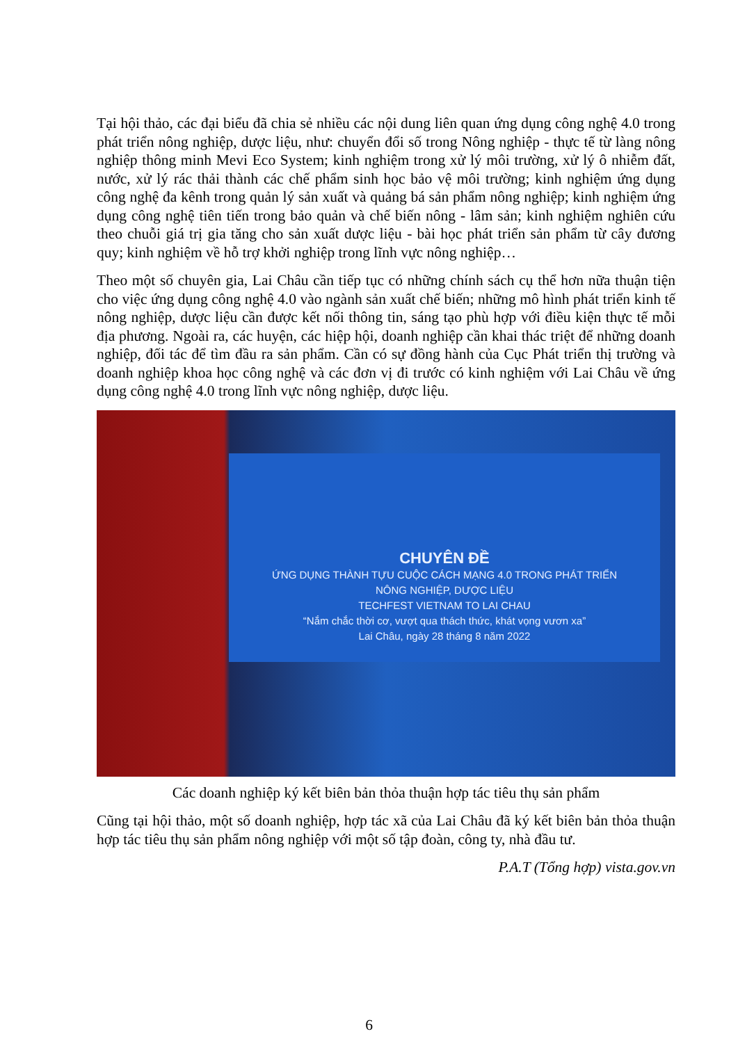Tại hội thảo, các đại biểu đã chia sẻ nhiều các nội dung liên quan ứng dụng công nghệ 4.0 trong phát triển nông nghiệp, dược liệu, như: chuyển đổi số trong Nông nghiệp - thực tế từ làng nông nghiệp thông minh Mevi Eco System; kinh nghiệm trong xử lý môi trường, xử lý ô nhiễm đất, nước, xử lý rác thải thành các chế phẩm sinh học bảo vệ môi trường; kinh nghiệm ứng dụng công nghệ đa kênh trong quản lý sản xuất và quảng bá sản phẩm nông nghiệp; kinh nghiệm ứng dụng công nghệ tiên tiến trong bảo quản và chế biến nông - lâm sản; kinh nghiệm nghiên cứu theo chuỗi giá trị gia tăng cho sản xuất dược liệu - bài học phát triển sản phẩm từ cây đương quy; kinh nghiệm về hỗ trợ khởi nghiệp trong lĩnh vực nông nghiệp…
Theo một số chuyên gia, Lai Châu cần tiếp tục có những chính sách cụ thể hơn nữa thuận tiện cho việc ứng dụng công nghệ 4.0 vào ngành sản xuất chế biến; những mô hình phát triển kinh tế nông nghiệp, dược liệu cần được kết nối thông tin, sáng tạo phù hợp với điều kiện thực tế mỗi địa phương. Ngoài ra, các huyện, các hiệp hội, doanh nghiệp cần khai thác triệt để những doanh nghiệp, đối tác để tìm đầu ra sản phẩm. Cần có sự đồng hành của Cục Phát triển thị trường và doanh nghiệp khoa học công nghệ và các đơn vị đi trước có kinh nghiệm với Lai Châu về ứng dụng công nghệ 4.0 trong lĩnh vực nông nghiệp, dược liệu.
CHUYÊN ĐỀ
ỨNG DỤNG THÀNH TỰU CUỘC CÁCH MẠNG 4.0 TRONG PHÁT TRIỂN
NÔNG NGHIỆP, DƯỢC LIỆU
TECHFEST VIETNAM TO LAI CHAU
“Nắm chắc thời cơ, vượt qua thách thức, khát vọng vươn xa”
Lai Châu, ngày 28 tháng 8 năm 2022
Các doanh nghiệp ký kết biên bản thỏa thuận hợp tác tiêu thụ sản phẩm
Cũng tại hội thảo, một số doanh nghiệp, hợp tác xã của Lai Châu đã ký kết biên bản thỏa thuận hợp tác tiêu thụ sản phẩm nông nghiệp với một số tập đoàn, công ty, nhà đầu tư.
P.A.T (Tổng hợp) vista.gov.vn
6